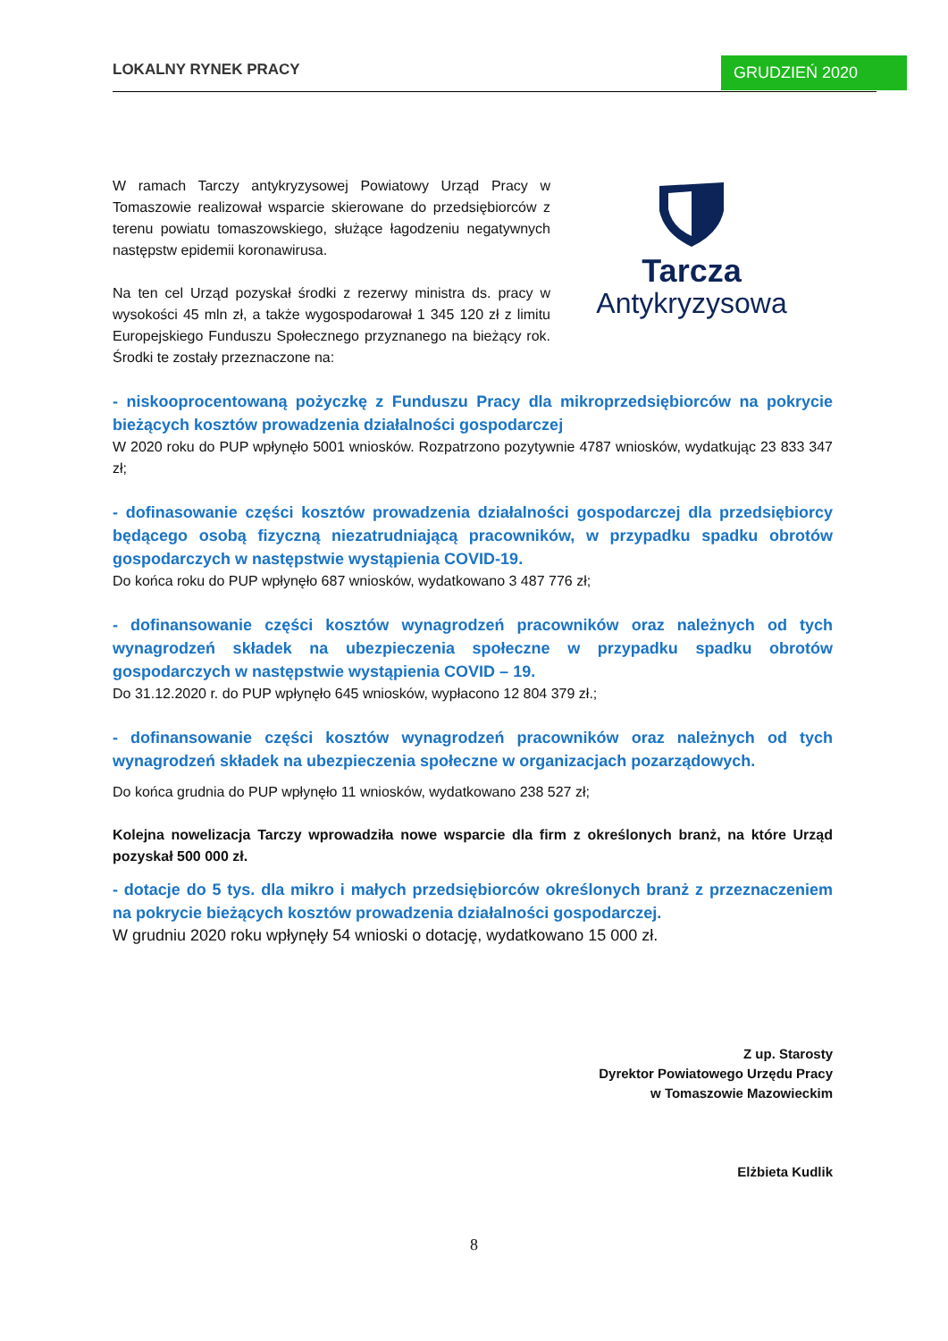LOKALNY RYNEK PRACY GRUDZIEŃ 2020
W ramach Tarczy antykryzysowej Powiatowy Urząd Pracy w Tomaszowie realizował wsparcie skierowane do przedsiębiorców z terenu powiatu tomaszowskiego, służące łagodzeniu negatywnych następstw epidemii koronawirusa.
Na ten cel Urząd pozyskał środki z rezerwy ministra ds. pracy w wysokości 45 mln zł, a także wygospodarował 1 345 120 zł z limitu Europejskiego Funduszu Społecznego przyznanego na bieżący rok. Środki te zostały przeznaczone na:
Tarcza
Antykryzysowa
- niskooprocentowaną pożyczkę z Funduszu Pracy dla mikroprzedsiębiorców na pokrycie bieżących kosztów prowadzenia działalności gospodarczej
W 2020 roku do PUP wpłynęło 5001 wniosków. Rozpatrzono pozytywnie 4787 wniosków, wydatkując 23 833 347 zł;
- dofinasowanie części kosztów prowadzenia działalności gospodarczej dla przedsiębiorcy będącego osobą fizyczną niezatrudniającą pracowników, w przypadku spadku obrotów gospodarczych w następstwie wystąpienia COVID-19.
Do końca roku do PUP wpłynęło 687 wniosków, wydatkowano 3 487 776 zł;
- dofinansowanie części kosztów wynagrodzeń pracowników oraz należnych od tych wynagrodzeń składek na ubezpieczenia społeczne w przypadku spadku obrotów gospodarczych w następstwie wystąpienia COVID – 19.
Do 31.12.2020 r. do PUP wpłynęło 645 wniosków, wypłacono 12 804 379 zł.;
- dofinansowanie części kosztów wynagrodzeń pracowników oraz należnych od tych wynagrodzeń składek na ubezpieczenia społeczne w organizacjach pozarządowych.
Do końca grudnia do PUP wpłynęło 11 wniosków, wydatkowano 238 527 zł;
Kolejna nowelizacja Tarczy wprowadziła nowe wsparcie dla firm z określonych branż, na które Urząd pozyskał 500 000 zł.
- dotacje do 5 tys. dla mikro i małych przedsiębiorców określonych branż z przeznaczeniem na pokrycie bieżących kosztów prowadzenia działalności gospodarczej.
W grudniu 2020 roku wpłynęły 54 wnioski o dotację, wydatkowano 15 000 zł.
Z up. Starosty
Dyrektor Powiatowego Urzędu Pracy
w Tomaszowie Mazowieckim
Elżbieta Kudlik
8